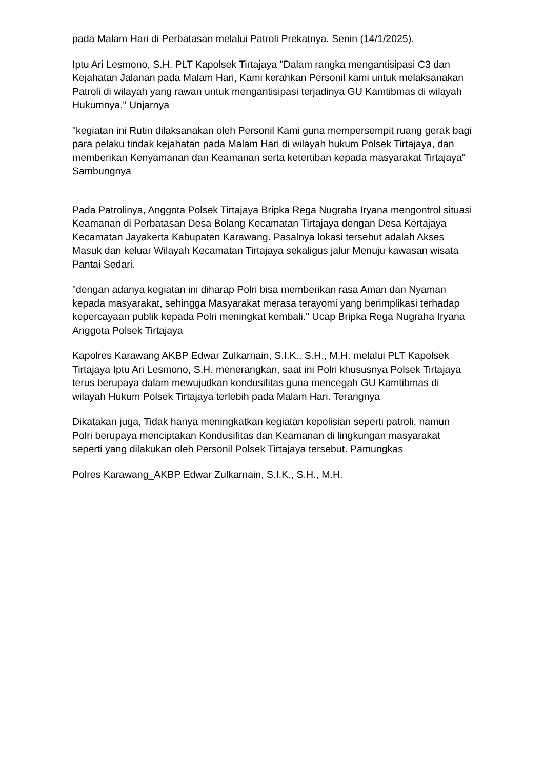pada Malam Hari di Perbatasan melalui Patroli Prekatnya. Senin (14/1/2025).
Iptu Ari Lesmono, S.H. PLT Kapolsek Tirtajaya "Dalam rangka mengantisipasi C3 dan Kejahatan Jalanan pada Malam Hari, Kami kerahkan Personil kami untuk melaksanakan Patroli di wilayah yang rawan untuk mengantisipasi terjadinya GU Kamtibmas di wilayah Hukumnya." Unjarnya
"kegiatan ini Rutin dilaksanakan oleh Personil Kami guna mempersempit ruang gerak bagi para pelaku tindak kejahatan pada Malam Hari di wilayah hukum Polsek Tirtajaya, dan memberikan Kenyamanan dan Keamanan serta ketertiban kepada masyarakat Tirtajaya" Sambungnya
Pada Patrolinya, Anggota Polsek Tirtajaya Bripka Rega Nugraha Iryana mengontrol situasi Keamanan di Perbatasan Desa Bolang Kecamatan Tirtajaya dengan Desa Kertajaya Kecamatan Jayakerta Kabupaten Karawang. Pasalnya lokasi tersebut adalah Akses Masuk dan keluar Wilayah Kecamatan Tirtajaya sekaligus jalur Menuju kawasan wisata Pantai Sedari.
"dengan adanya kegiatan ini diharap Polri bisa memberikan rasa Aman dan Nyaman kepada masyarakat, sehingga Masyarakat merasa terayomi yang berimplikasi terhadap kepercayaan publik kepada Polri meningkat kembali." Ucap Bripka Rega Nugraha Iryana Anggota Polsek Tirtajaya
Kapolres Karawang AKBP Edwar Zulkarnain, S.I.K., S.H., M.H. melalui PLT Kapolsek Tirtajaya Iptu Ari Lesmono, S.H. menerangkan, saat ini Polri khususnya Polsek Tirtajaya terus berupaya dalam mewujudkan kondusifitas guna mencegah GU Kamtibmas di wilayah Hukum Polsek Tirtajaya terlebih pada Malam Hari. Terangnya
Dikatakan juga, Tidak hanya meningkatkan kegiatan kepolisian seperti patroli, namun Polri berupaya menciptakan Kondusifitas dan Keamanan di lingkungan masyarakat seperti yang dilakukan oleh Personil Polsek Tirtajaya tersebut. Pamungkas
Polres Karawang_AKBP Edwar Zulkarnain, S.I.K., S.H., M.H.